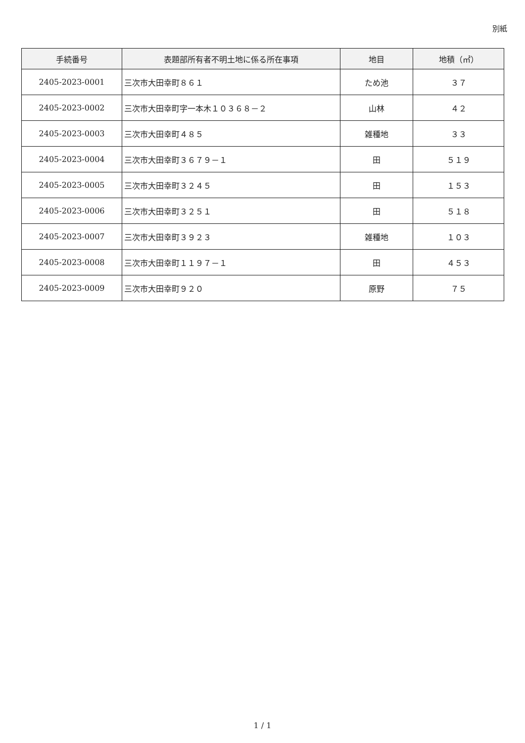別紙
| 手続番号 | 表題部所有者不明土地に係る所在事項 | 地目 | 地積（㎡） |
| --- | --- | --- | --- |
| 2405-2023-0001 | 三次市大田幸町８６１ | ため池 | ３７ |
| 2405-2023-0002 | 三次市大田幸町字一本木１０３６８－２ | 山林 | ４２ |
| 2405-2023-0003 | 三次市大田幸町４８５ | 雑種地 | ３３ |
| 2405-2023-0004 | 三次市大田幸町３６７９－１ | 田 | ５１９ |
| 2405-2023-0005 | 三次市大田幸町３２４５ | 田 | １５３ |
| 2405-2023-0006 | 三次市大田幸町３２５１ | 田 | ５１８ |
| 2405-2023-0007 | 三次市大田幸町３９２３ | 雑種地 | １０３ |
| 2405-2023-0008 | 三次市大田幸町１１９７－１ | 田 | ４５３ |
| 2405-2023-0009 | 三次市大田幸町９２０ | 原野 | ７５ |
1 / 1